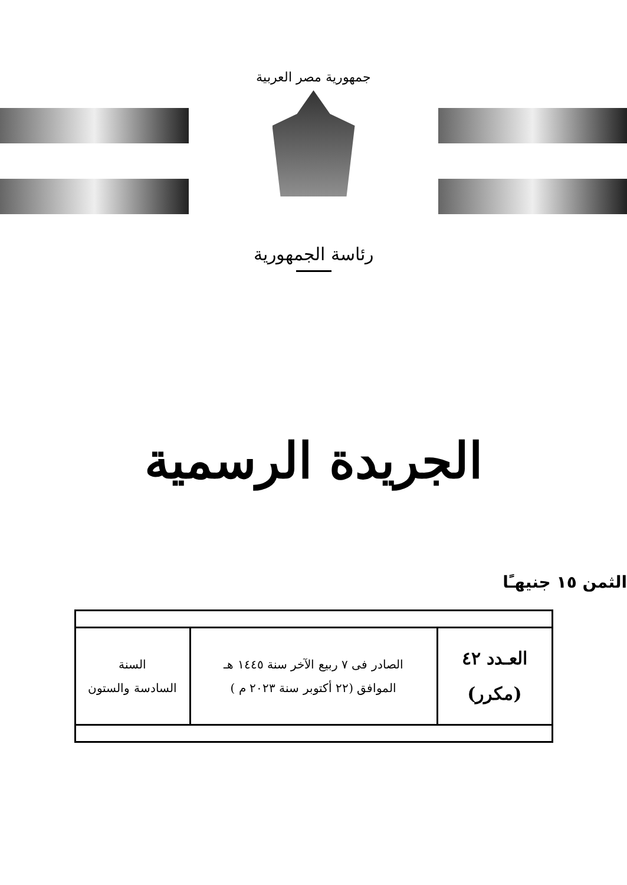جمهورية مصر العربية
رئاسة الجمهورية
الجريدة الرسمية
الثمن ١٥ جنيهـًا
| العـدد ٤٢ (مكرر) | الصادر فى ٧ ربيع الآخر سنة ١٤٤٥ هـ الموافق (٢٢ أكتوبر سنة ٢٠٢٣ م ) | السنة السادسة والستون |